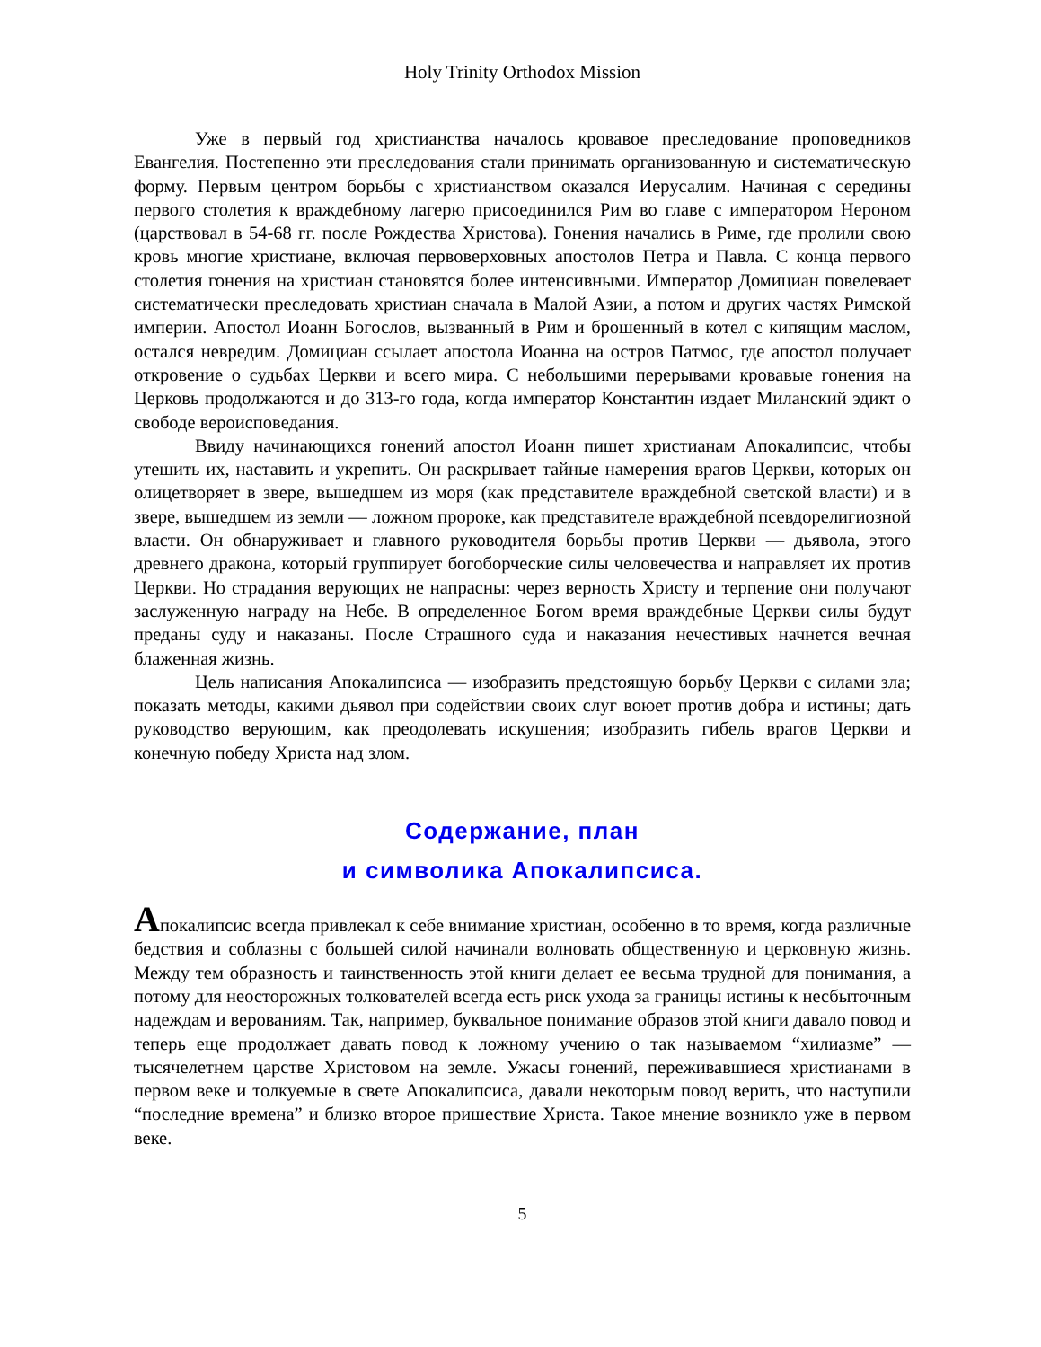Holy Trinity Orthodox Mission
Уже в первый год христианства началось кровавое преследование проповедников Евангелия. Постепенно эти преследования стали принимать организованную и систематическую форму. Первым центром борьбы с христианством оказался Иерусалим. Начиная с середины первого столетия к враждебному лагерю присоединился Рим во главе с императором Нероном (царствовал в 54-68 гг. после Рождества Христова). Гонения начались в Риме, где пролили свою кровь многие христиане, включая первоверховных апостолов Петра и Павла. С конца первого столетия гонения на христиан становятся более интенсивными. Император Домициан повелевает систематически преследовать христиан сначала в Малой Азии, а потом и других частях Римской империи. Апостол Иоанн Богослов, вызванный в Рим и брошенный в котел с кипящим маслом, остался невредим. Домициан ссылает апостола Иоанна на остров Патмос, где апостол получает откровение о судьбах Церкви и всего мира. С небольшими перерывами кровавые гонения на Церковь продолжаются и до 313-го года, когда император Константин издает Миланский эдикт о свободе вероисповедания.
Ввиду начинающихся гонений апостол Иоанн пишет христианам Апокалипсис, чтобы утешить их, наставить и укрепить. Он раскрывает тайные намерения врагов Церкви, которых он олицетворяет в звере, вышедшем из моря (как представителе враждебной светской власти) и в звере, вышедшем из земли — ложном пророке, как представителе враждебной псевдорелигиозной власти. Он обнаруживает и главного руководителя борьбы против Церкви — дьявола, этого древнего дракона, который группирует богоборческие силы человечества и направляет их против Церкви. Но страдания верующих не напрасны: через верность Христу и терпение они получают заслуженную награду на Небе. В определенное Богом время враждебные Церкви силы будут преданы суду и наказаны. После Страшного суда и наказания нечестивых начнется вечная блаженная жизнь.
Цель написания Апокалипсиса — изобразить предстоящую борьбу Церкви с силами зла; показать методы, какими дьявол при содействии своих слуг воюет против добра и истины; дать руководство верующим, как преодолевать искушения; изобразить гибель врагов Церкви и конечную победу Христа над злом.
Содержание, план
и символика Апокалипсиса.
Апокалипсис всегда привлекал к себе внимание христиан, особенно в то время, когда различные бедствия и соблазны с большей силой начинали волновать общественную и церковную жизнь. Между тем образность и таинственность этой книги делает ее весьма трудной для понимания, а потому для неосторожных толкователей всегда есть риск ухода за границы истины к несбыточным надеждам и верованиям. Так, например, буквальное понимание образов этой книги давало повод и теперь еще продолжает давать повод к ложному учению о так называемом “хилиазме” — тысячелетнем царстве Христовом на земле. Ужасы гонений, переживавшиеся христианами в первом веке и толкуемые в свете Апокалипсиса, давали некоторым повод верить, что наступили “последние времена” и близко второе пришествие Христа. Такое мнение возникло уже в первом веке.
5